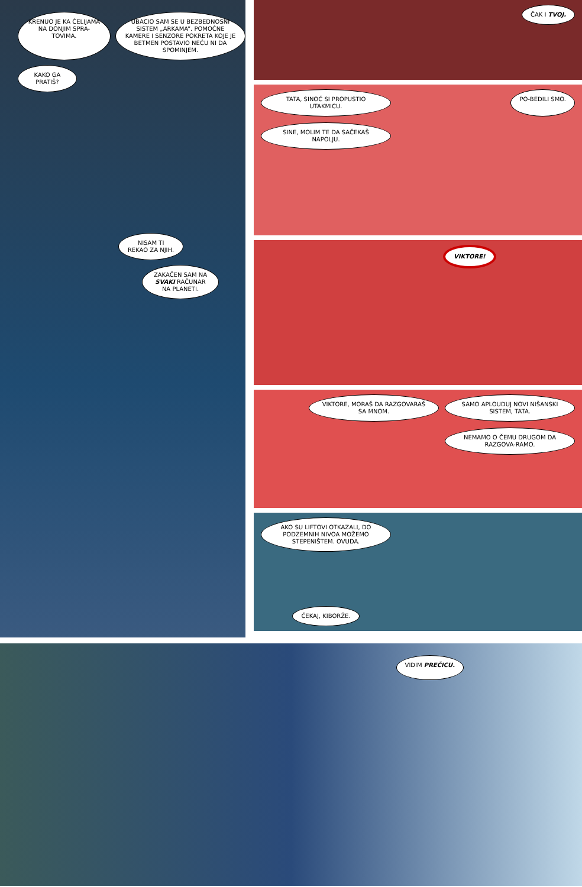KRENUO JE KA ĆELIJAMA NA DONJIM SPRA-TOVIMA.
UBACIO SAM SE U BEZBEDNOSNI SISTEM „ARKAMA”. POMOĆNE KAMERE I SENZORE POKRETA KOJE JE BETMEN POSTAVIO NEĆU NI DA SPOMINJEM.
KAKO GA PRATIŠ?
NISAM TI REKAO ZA NJIH.
ZAKAČEN SAM NA SVAKI RAČUNAR NA PLANETI.
ČAK I TVOJ.
TATA, SINOĆ SI PROPUSTIO UTAKMICU.
PO-BEDILI SMO.
SINE, MOLIM TE DA SAČEKAŠ NAPOLJU.
VIKTORE!
VIKTORE, MORAŠ DA RAZGOVARAŠ SA MNOM.
SAMO APLOUDUJ NOVI NIŠANSKI SISTEM, TATA.
NEMAMO O ČEMU DRUGOM DA RAZGOVA-RAMO.
AKO SU LIFTOVI OTKAZALI, DO PODZEMNIH NIVOA MOŽEMO STEPENIŠTEM. OVUDA.
ČEKAJ, KIBORŽE.
VIDIM PREČICU.